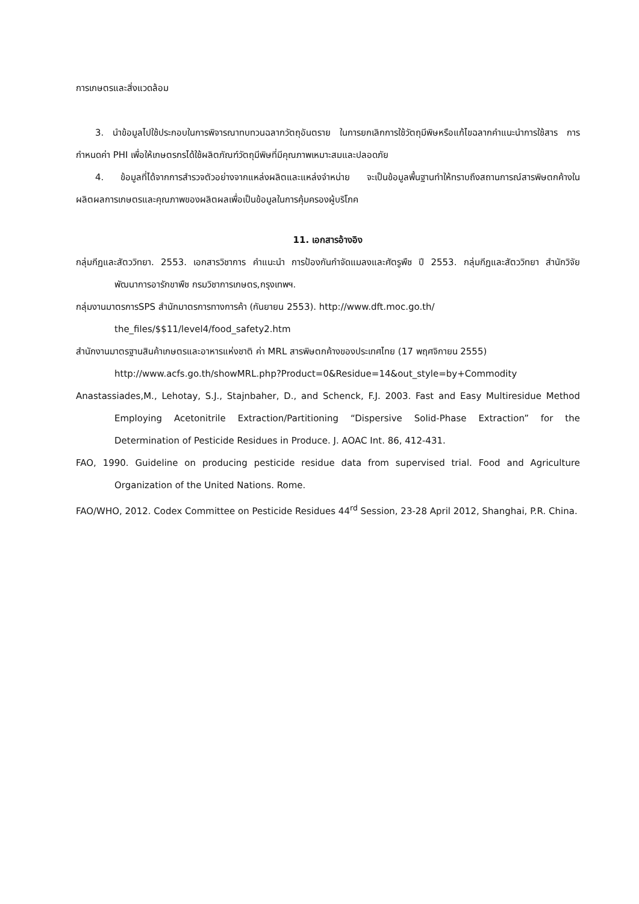การเกษตรและสิ่งแวดล้อม
3. นำข้อมูลไปใช้ประกอบในการพิจารณาทบทวนฉลากวัตถุอันตราย ในการยกเลิกการใช้วัตถุมีพิษหรือแก้ไขฉลากคำแนะนำการใช้สาร การกำหนดค่า PHI เพื่อให้เกษตรกรได้ใช้ผลิตภัณฑ์วัตถุมีพิษที่มีคุณภาพเหมาะสมและปลอดภัย
4. ข้อมูลที่ได้จากการสำรวจตัวอย่างจากแหล่งผลิตและแหล่งจำหน่าย จะเป็นข้อมูลพื้นฐานทำให้ทราบถึงสถานการณ์สารพิษตกค้างในผลิตผลการเกษตรและคุณภาพของผลิตผลเพื่อเป็นข้อมูลในการคุ้มครองผู้บริโภค
11. เอกสารอ้างอิง
กลุ่มกีฏและสัตววิทยา. 2553. เอกสารวิชาการ คำแนะนำ การป้องกันกำจัดแมลงและศัตรูพืช ปี 2553. กลุ่มกีฏและสัตววิทยา สำนักวิจัยพัฒนาการอารักขาพืช กรมวิชาการเกษตร,กรุงเทพฯ.
กลุ่มงานมาตรการSPS สำนักมาตรการทางการค้า (กันยายน 2553). http://www.dft.moc.go.th/
the_files/$$11/level4/food_safety2.htm
สำนักงานมาตรฐานสินค้าเกษตรและอาหารแห่งชาติ ค่า MRL สารพิษตกค้างของประเทศไทย (17 พฤศจิกายน 2555)
http://www.acfs.go.th/showMRL.php?Product=0&Residue=14&out_style=by+Commodity
Anastassiades,M., Lehotay, S.J., Stajnbaher, D., and Schenck, F.J. 2003. Fast and Easy Multiresidue Method Employing Acetonitrile Extraction/Partitioning “Dispersive Solid-Phase Extraction” for the Determination of Pesticide Residues in Produce. J. AOAC Int. 86, 412-431.
FAO, 1990. Guideline on producing pesticide residue data from supervised trial. Food and Agriculture Organization of the United Nations. Rome.
FAO/WHO, 2012. Codex Committee on Pesticide Residues 44<sup>rd</sup> Session, 23-28 April 2012, Shanghai, P.R. China.